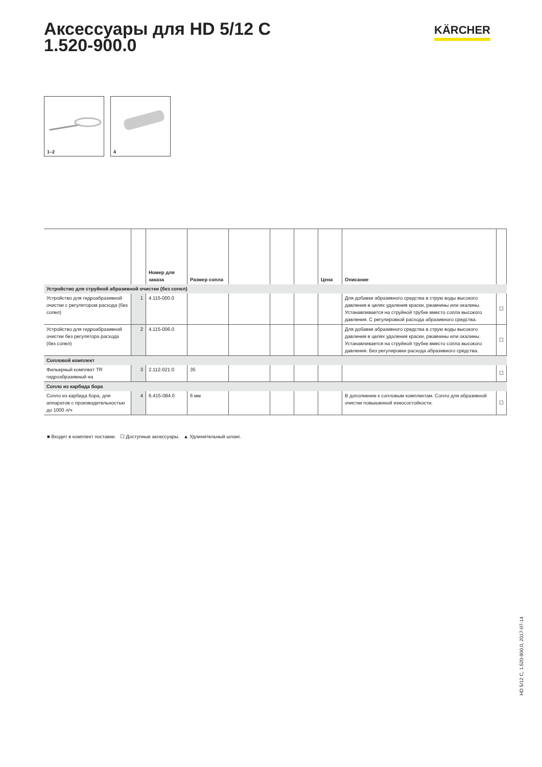Аксессуары для HD 5/12 C
1.520-900.0
KÄRCHER
1–2
4
| | | Номер для заказа | Размер сопла | | | | Цена | Описание | |
| --- | --- | --- | --- | --- | --- | --- | --- | --- | --- |
| Устройство для струйной абразивной очистки (без сопел) | | | | | | | | | |
| Устройство для гидроабразивной очистки с регулятором расхода (без сопел) | 1 | 4.115-000.0 | | | | | | Для добавки абразивного средства в струю воды высокого давления в целях удаления краски, ржавчины или окалины. Устанавливается на струйной трубке вместо сопла высокого давления. С регулировкой расхода абразивного средства. | ☐ |
| Устройство для гидроабразивной очистки без регулятора расхода (без сопел) | 2 | 4.115-006.0 | | | | | | Для добавки абразивного средства в струю воды высокого давления в целях удаления краски, ржавчины или окалины. Устанавливается на струйной трубке вместо сопла высокого давления. Без регулировки расхода абразивного средства. | ☐ |
| Сопловой комплект | | | | | | | | | |
| Фильерный комплект TR гидроабразивный на | 3 | 2.112-021.0 | 35 | | | | | | ☐ |
| Сопло из карбида бора | | | | | | | | | |
| Сопло из карбида бора, для аппаратов с производительностью до 1000 л/ч | 4 | 6.415-084.0 | 6 мм | | | | | В дополнение к сопловым комплектам. Сопло для абразивной очистки повышенной износостойкости. | ☐ |
■ Входит в комплект поставки. ☐ Доступные аксессуары. ▲ Удлинительный шланг.
HD 5/12 C, 1.520-900.0, 2017-07-14